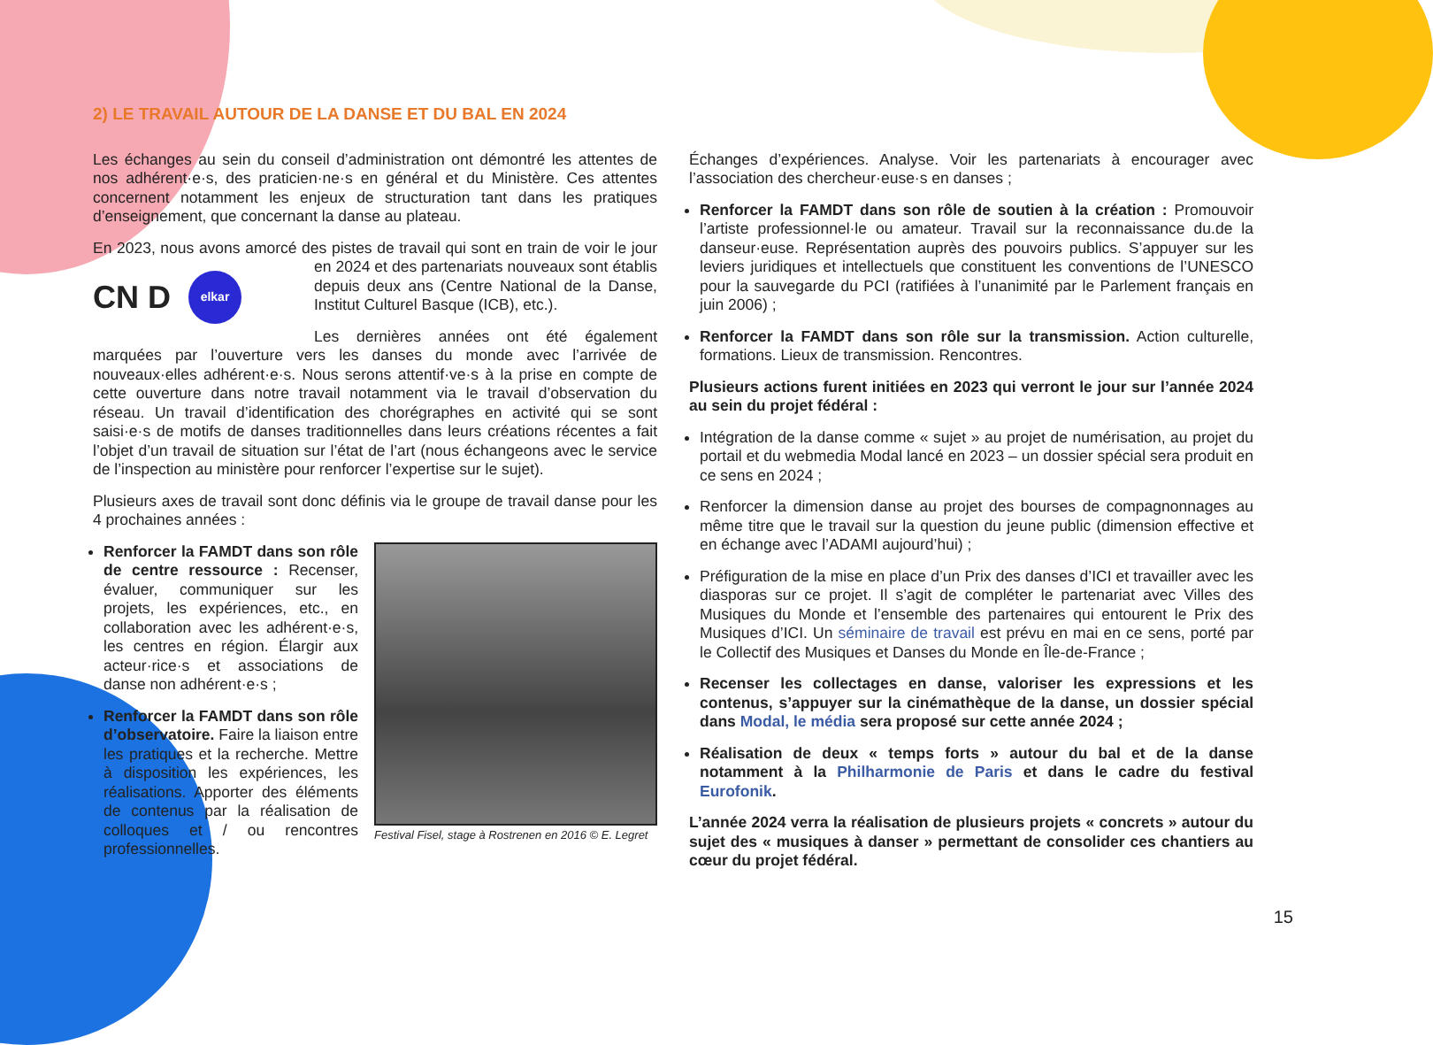2) LE TRAVAIL AUTOUR DE LA DANSE ET DU BAL EN 2024
Les échanges au sein du conseil d’administration ont démontré les attentes de nos adhérent·e·s, des praticien·ne·s en général et du Ministère. Ces attentes concernent notamment les enjeux de structuration tant dans les pratiques d’enseignement, que concernant la danse au plateau.
En 2023, nous avons amorcé des pistes de travail qui sont en train de voir le
CN D elkar
jour en 2024 et des partenariats nouveaux sont établis depuis deux ans (Centre National de la Danse, Institut Culturel Basque (ICB), etc.).
Les dernières années ont été également marquées par l’ouverture vers les danses du monde avec l’arrivée de nouveaux·elles adhérent·e·s. Nous serons attentif·ve·s à la prise en compte de cette ouverture dans notre travail notamment via le travail d’observation du réseau. Un travail d’identification des chorégraphes en activité qui se sont saisi·e·s de motifs de danses traditionnelles dans leurs créations récentes a fait l’objet d’un travail de situation sur l’état de l’art (nous échangeons avec le service de l’inspection au ministère pour renforcer l’expertise sur le sujet).
Plusieurs axes de travail sont donc définis via le groupe de travail danse pour les 4 prochaines années :
Festival Fisel, stage à Rostrenen en 2016 © E. Legret
Renforcer la FAMDT dans son rôle de centre ressource : Recenser, évaluer, communiquer sur les projets, les expériences, etc., en collaboration avec les adhérent·e·s, les centres en région. Élargir aux acteur·rice·s et associations de danse non adhérent·e·s ;
Renforcer la FAMDT dans son rôle d’observatoire. Faire la liaison entre les pratiques et la recherche. Mettre à disposition les expériences, les réalisations. Apporter des éléments de contenus par la réalisation de colloques et / ou rencontres professionnelles.
Échanges d’expériences. Analyse. Voir les partenariats à encourager avec l’association des chercheur·euse·s en danses ;
Renforcer la FAMDT dans son rôle de soutien à la création : Promouvoir l’artiste professionnel·le ou amateur. Travail sur la reconnaissance du.de la danseur·euse. Représentation auprès des pouvoirs publics. S’appuyer sur les leviers juridiques et intellectuels que constituent les conventions de l’UNESCO pour la sauvegarde du PCI (ratifiées à l’unanimité par le Parlement français en juin 2006) ;
Renforcer la FAMDT dans son rôle sur la transmission. Action culturelle, formations. Lieux de transmission. Rencontres.
Plusieurs actions furent initiées en 2023 qui verront le jour sur l’année 2024 au sein du projet fédéral :
Intégration de la danse comme « sujet » au projet de numérisation, au projet du portail et du webmedia Modal lancé en 2023 – un dossier spécial sera produit en ce sens en 2024 ;
Renforcer la dimension danse au projet des bourses de compagnonnages au même titre que le travail sur la question du jeune public (dimension effective et en échange avec l’ADAMI aujourd’hui) ;
Préfiguration de la mise en place d’un Prix des danses d’ICI et travailler avec les diasporas sur ce projet. Il s’agit de compléter le partenariat avec Villes des Musiques du Monde et l’ensemble des partenaires qui entourent le Prix des Musiques d’ICI. Un séminaire de travail est prévu en mai en ce sens, porté par le Collectif des Musiques et Danses du Monde en Île-de-France ;
Recenser les collectages en danse, valoriser les expressions et les contenus, s’appuyer sur la cinémathèque de la danse, un dossier spécial dans Modal, le média sera proposé sur cette année 2024 ;
Réalisation de deux « temps forts » autour du bal et de la danse notamment à la Philharmonie de Paris et dans le cadre du festival Eurofonik.
L’année 2024 verra la réalisation de plusieurs projets « concrets » autour du sujet des « musiques à danser » permettant de consolider ces chantiers au cœur du projet fédéral.
15